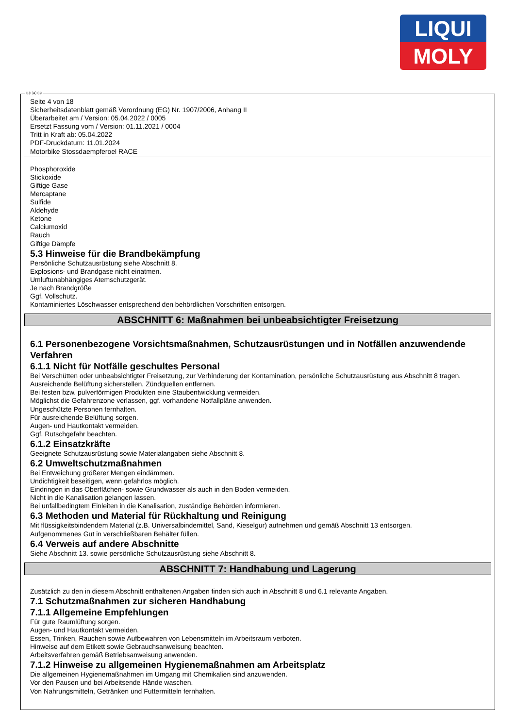LIQUI
MOLY
Ⓓ Ⓐ Ⓑ
Seite 4 von 18
Sicherheitsdatenblatt gemäß Verordnung (EG) Nr. 1907/2006, Anhang II
Überarbeitet am / Version: 05.04.2022 / 0005
Ersetzt Fassung vom / Version: 01.11.2021 / 0004
Tritt in Kraft ab: 05.04.2022
PDF-Druckdatum: 11.01.2024
Motorbike Stossdaempferoel RACE
Phosphoroxide
Stickoxide
Giftige Gase
Mercaptane
Sulfide
Aldehyde
Ketone
Calciumoxid
Rauch
Giftige Dämpfe
5.3 Hinweise für die Brandbekämpfung
Persönliche Schutzausrüstung siehe Abschnitt 8.
Explosions- und Brandgase nicht einatmen.
Umluftunabhängiges Atemschutzgerät.
Je nach Brandgröße
Ggf. Vollschutz.
Kontaminiertes Löschwasser entsprechend den behördlichen Vorschriften entsorgen.
ABSCHNITT 6: Maßnahmen bei unbeabsichtigter Freisetzung
6.1 Personenbezogene Vorsichtsmaßnahmen, Schutzausrüstungen und in Notfällen anzuwendende Verfahren
6.1.1 Nicht für Notfälle geschultes Personal
Bei Verschütten oder unbeabsichtigter Freisetzung, zur Verhinderung der Kontamination, persönliche Schutzausrüstung aus Abschnitt 8 tragen.
Ausreichende Belüftung sicherstellen, Zündquellen entfernen.
Bei festen bzw. pulverförmigen Produkten eine Staubentwicklung vermeiden.
Möglichst die Gefahrenzone verlassen, ggf. vorhandene Notfallpläne anwenden.
Ungeschützte Personen fernhalten.
Für ausreichende Belüftung sorgen.
Augen- und Hautkontakt vermeiden.
Ggf. Rutschgefahr beachten.
6.1.2 Einsatzkräfte
Geeignete Schutzausrüstung sowie Materialangaben siehe Abschnitt 8.
6.2 Umweltschutzmaßnahmen
Bei Entweichung größerer Mengen eindämmen.
Undichtigkeit beseitigen, wenn gefahrlos möglich.
Eindringen in das Oberflächen- sowie Grundwasser als auch in den Boden vermeiden.
Nicht in die Kanalisation gelangen lassen.
Bei unfallbedingtem Einleiten in die Kanalisation, zuständige Behörden informieren.
6.3 Methoden und Material für Rückhaltung und Reinigung
Mit flüssigkeitsbindendem Material (z.B. Universalbindemittel, Sand, Kieselgur) aufnehmen und gemäß Abschnitt 13 entsorgen.
Aufgenommenes Gut in verschließbaren Behälter füllen.
6.4 Verweis auf andere Abschnitte
Siehe Abschnitt 13. sowie persönliche Schutzausrüstung siehe Abschnitt 8.
ABSCHNITT 7: Handhabung und Lagerung
Zusätzlich zu den in diesem Abschnitt enthaltenen Angaben finden sich auch in Abschnitt 8 und 6.1 relevante Angaben.
7.1 Schutzmaßnahmen zur sicheren Handhabung
7.1.1 Allgemeine Empfehlungen
Für gute Raumlüftung sorgen.
Augen- und Hautkontakt vermeiden.
Essen, Trinken, Rauchen sowie Aufbewahren von Lebensmitteln im Arbeitsraum verboten.
Hinweise auf dem Etikett sowie Gebrauchsanweisung beachten.
Arbeitsverfahren gemäß Betriebsanweisung anwenden.
7.1.2 Hinweise zu allgemeinen Hygienemaßnahmen am Arbeitsplatz
Die allgemeinen Hygienemaßnahmen im Umgang mit Chemikalien sind anzuwenden.
Vor den Pausen und bei Arbeitsende Hände waschen.
Von Nahrungsmitteln, Getränken und Futtermitteln fernhalten.